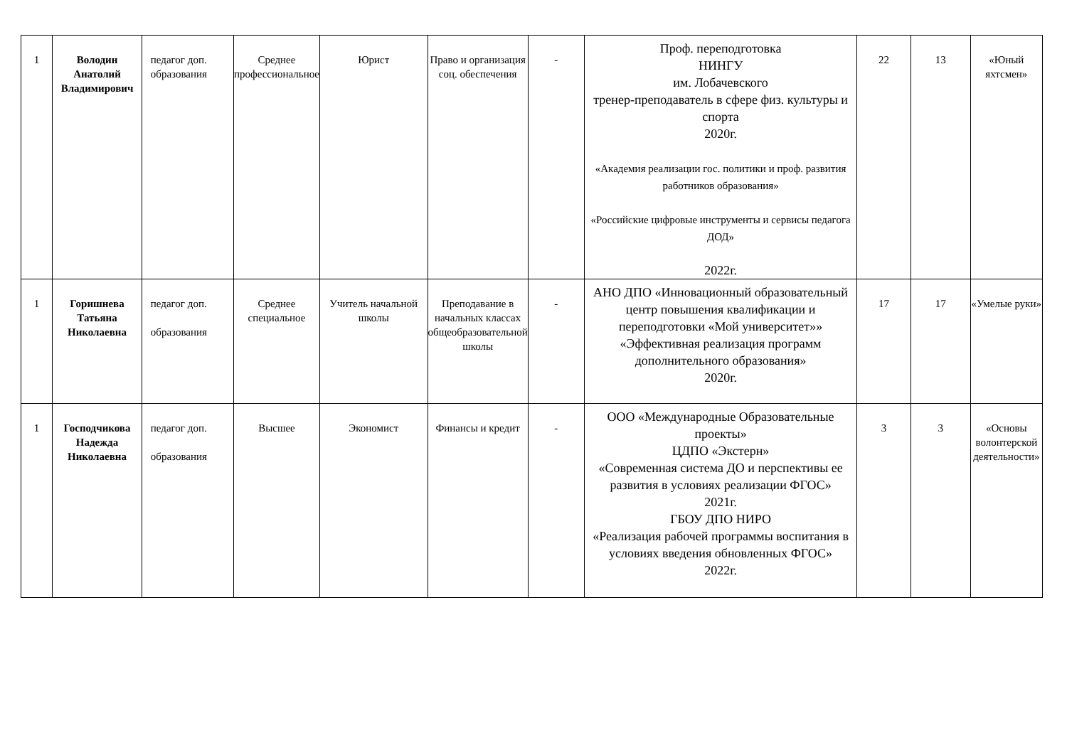| 1 | Володин Анатолий Владимирович | педагог доп. образования | Среднее профессиональное | Юрист | Право и организация соц. обеспечения | - | Проф. переподготовка НИНГУ им. Лобачевского тренер-преподаватель в сфере физ. культуры и спорта 2020г. «Академия реализации гос. политики и проф. развития работников образования» «Российские цифровые инструменты и сервисы педагога ДОД» 2022г. | 22 | 13 | «Юный яхтсмен» |
| 1 | Горишнева Татьяна Николаевна | педагог доп. образования | Среднее специальное | Учитель начальной школы | Преподавание в начальных классах общеобразовательной школы | - | АНО ДПО «Инновационный образовательный центр повышения квалификации и переподготовки «Мой университет»» «Эффективная реализация программ дополнительного образования» 2020г. | 17 | 17 | «Умелые руки» |
| 1 | Господчикова Надежда Николаевна | педагог доп. образования | Высшее | Экономист | Финансы и кредит | - | ООО «Международные Образовательные проекты» ЦДПО «Экстерн» «Современная система ДО и перспективы ее развития в условиях реализации ФГОС» 2021г. ГБОУ ДПО НИРО «Реализация рабочей программы воспитания в условиях введения обновленных ФГОС» 2022г. | 3 | 3 | «Основы волонтерской деятельности» |